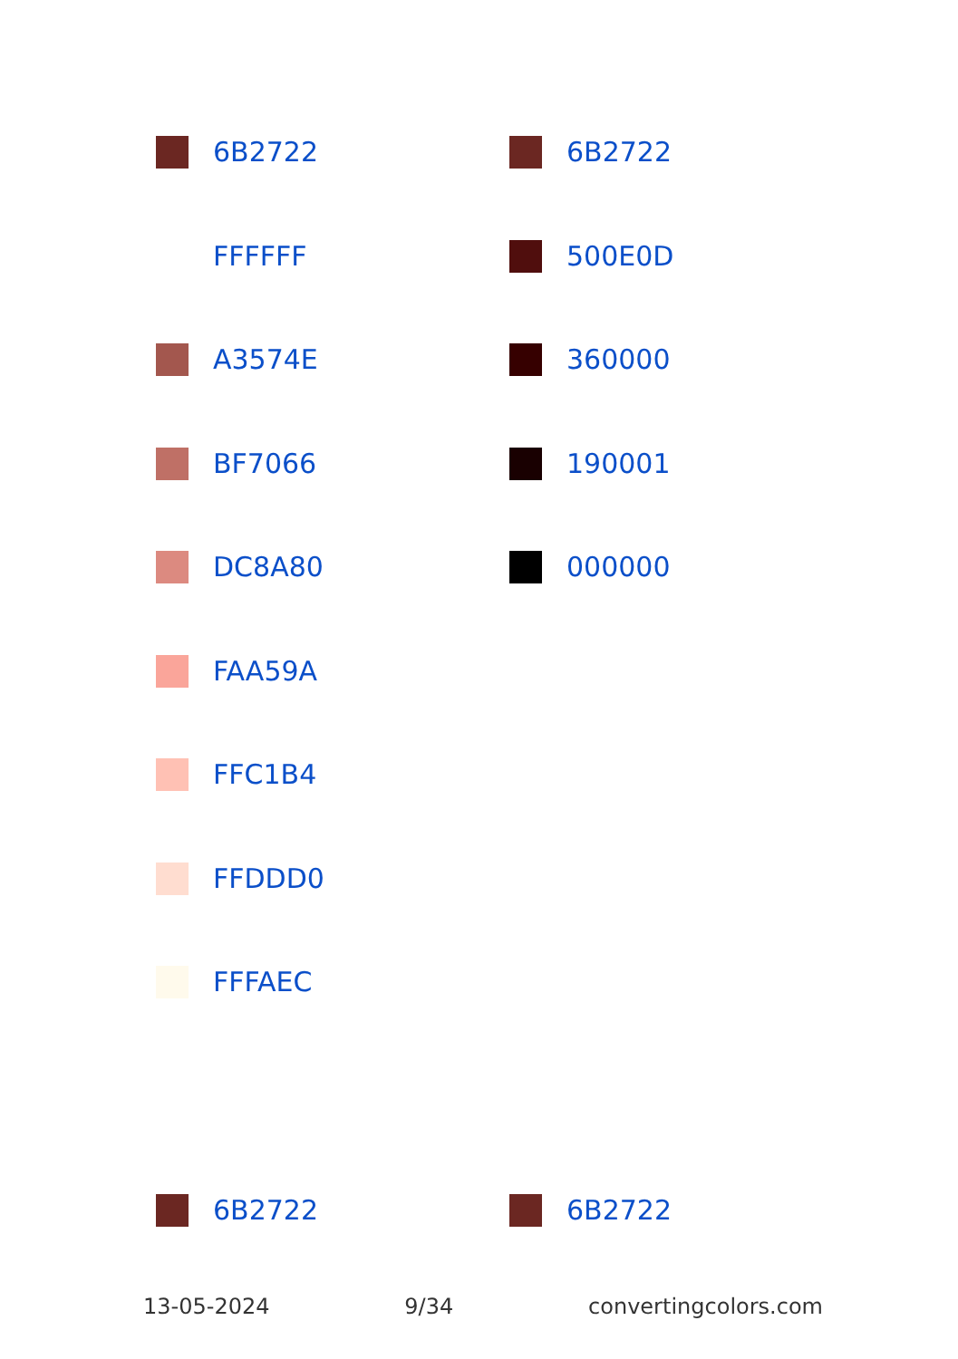6B2722
FFFFFF
A3574E
BF7066
DC8A80
FAA59A
FFC1B4
FFDDD0
FFFAEC
6B2722
500E0D
360000
190001
000000
6B2722 6B2722
13-05-2024 9/34 convertingcolors.com